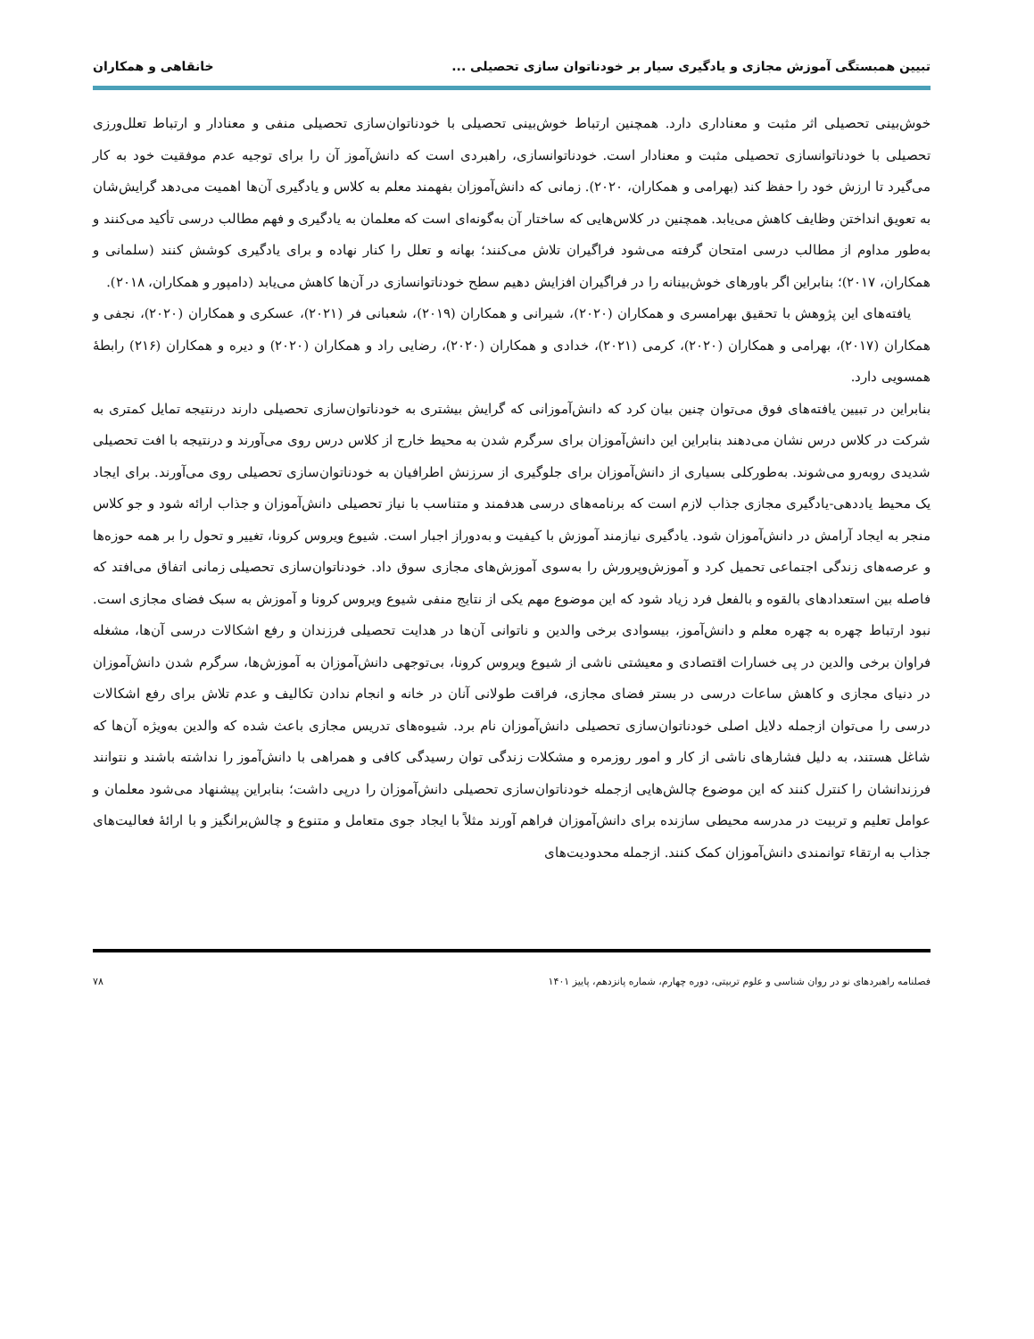تبیین همبستگی آموزش مجازی و یادگیری سیار بر خودناتوان سازی تحصیلی ... خانقاهی و همکاران
خوش‌بینی تحصیلی اثر مثبت و معناداری دارد. همچنین ارتباط خوش‌بینی تحصیلی با خودناتوان‌سازی تحصیلی منفی و معنادار و ارتباط تعلل‌ورزی تحصیلی با خودناتوانسازی تحصیلی مثبت و معنادار است. خودناتوانسازی، راهبردی است که دانش‌آموز آن را برای توجیه عدم موفقیت خود به کار می‌گیرد تا ارزش خود را حفظ کند (بهرامی و همکاران، ۲۰۲۰). زمانی که دانش‌آموزان بفهمند معلم به کلاس و یادگیری آن‌ها اهمیت می‌دهد گرایش‌شان به تعویق انداختن وظایف کاهش می‌یابد. همچنین در کلاس‌هایی که ساختار آن به‌گونه‌ای است که معلمان به یادگیری و فهم مطالب درسی تأکید می‌کنند و به‌طور مداوم از مطالب درسی امتحان گرفته می‌شود فراگیران تلاش می‌کنند؛ بهانه و تعلل را کنار نهاده و برای یادگیری کوشش کنند (سلمانی و همکاران، ۲۰۱۷)؛ بنابراین اگر باورهای خوش‌بینانه را در فراگیران افزایش دهیم سطح خودناتوانسازی در آن‌ها کاهش می‌یابد (دامپور و همکاران، ۲۰۱۸).
یافته‌های این پژوهش با تحقیق بهرامسری و همکاران (۲۰۲۰)، شیرانی و همکاران (۲۰۱۹)، شعبانی فر (۲۰۲۱)، عسکری و همکاران (۲۰۲۰)، نجفی و همکاران (۲۰۱۷)، بهرامی و همکاران (۲۰۲۰)، کرمی (۲۰۲۱)، خدادی و همکاران (۲۰۲۰)، رضایی راد و همکاران (۲۰۲۰) و دیره و همکاران (۲۱۶) رابطهٔ همسویی دارد.
بنابراین در تبیین یافته‌های فوق می‌توان چنین بیان کرد که دانش‌آموزانی که گرایش بیشتری به خودناتوان‌سازی تحصیلی دارند درنتیجه تمایل کمتری به شرکت در کلاس درس نشان می‌دهند بنابراین این دانش‌آموزان برای سرگرم شدن به محیط خارج از کلاس درس روی می‌آورند و درنتیجه با افت تحصیلی شدیدی روبه‌رو می‌شوند. به‌طورکلی بسیاری از دانش‌آموزان برای جلوگیری از سرزنش اطرافیان به خودناتوان‌سازی تحصیلی روی می‌آورند. برای ایجاد یک محیط یاددهی-یادگیری مجازی جذاب لازم است که برنامه‌های درسی هدفمند و متناسب با نیاز تحصیلی دانش‌آموزان و جذاب ارائه شود و جو کلاس منجر به ایجاد آرامش در دانش‌آموزان شود. یادگیری نیازمند آموزش با کیفیت و به‌دوراز اجبار است. شیوع ویروس کرونا، تغییر و تحول را بر همه حوزه‌ها و عرصه‌های زندگی اجتماعی تحمیل کرد و آموزش‌وپرورش را به‌سوی آموزش‌های مجازی سوق داد. خودناتوان‌سازی تحصیلی زمانی اتفاق می‌افتد که فاصله بین استعدادهای بالقوه و بالفعل فرد زیاد شود که این موضوع مهم یکی از نتایج منفی شیوع ویروس کرونا و آموزش به سبک فضای مجازی است. نبود ارتباط چهره به چهره معلم و دانش‌آموز، بیسوادی برخی والدین و ناتوانی آن‌ها در هدایت تحصیلی فرزندان و رفع اشکالات درسی آن‌ها، مشغله فراوان برخی والدین در پی خسارات اقتصادی و معیشتی ناشی از شیوع ویروس کرونا، بی‌توجهی دانش‌آموزان به آموزش‌ها، سرگرم شدن دانش‌آموزان در دنیای مجازی و کاهش ساعات درسی در بستر فضای مجازی، فراقت طولانی آنان در خانه و انجام ندادن تکالیف و عدم تلاش برای رفع اشکالات درسی را می‌توان ازجمله دلایل اصلی خودناتوان‌سازی تحصیلی دانش‌آموزان نام برد. شیوه‌های تدریس مجازی باعث شده که والدین به‌ویژه آن‌ها که شاغل هستند، به دلیل فشارهای ناشی از کار و امور روزمره و مشکلات زندگی توان رسیدگی کافی و همراهی با دانش‌آموز را نداشته باشند و نتوانند فرزندانشان را کنترل کنند که این موضوع چالش‌هایی ازجمله خودناتوان‌سازی تحصیلی دانش‌آموزان را درپی داشت؛ بنابراین پیشنهاد می‌شود معلمان و عوامل تعلیم و تربیت در مدرسه محیطی سازنده برای دانش‌آموزان فراهم آورند مثلاً با ایجاد جوی متعامل و متنوع و چالش‌برانگیز و با ارائهٔ فعالیت‌های جذاب به ارتقاء توانمندی دانش‌آموزان کمک کنند. ازجمله محدودیت‌های
فصلنامه راهبردهای نو در روان شناسی و علوم تربیتی، دوره چهارم، شماره پانزدهم، پاییز ۱۴۰۱ ۷۸